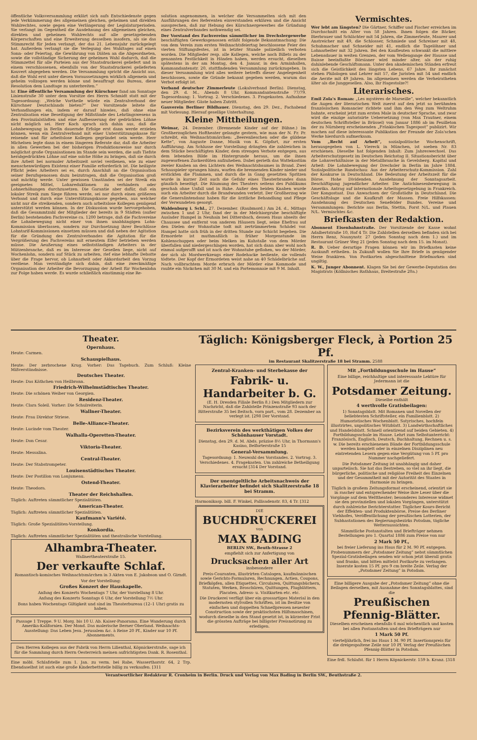öffentliche Volksversammlung erklärt sich aufs Entschiedenste gegen jede Verkümmerung des allgemeinen gleichen, geheimen und direkten Wahlrechtes, sowie gegen eine Verlängerung der Legislaturperioden. Sie verlangt im Gegentheil die Ausdehnung des allgemeinen gleichen, direkten und geheimen Wahlrechts auf alle gesetzgebenden Körperschaften und eine Erweiterung desselben insofern, als sie das Stimmrecht für Jeden verlangt, der das 21. Lebensjahr zurückgelegt hat. Außerdem verlangt sie die Verlegung des Wahltages auf einen Sonn- oder Feiertag, die Gewährung von Diäten an die Abgeordneten, sowie die vollständige Sicherung der geheimen Wahl dadurch, daß die Stimmzettel für alle Parteien aus der Staatsdruckerei geliefert und in einem verschlossenen, ebenfalls von der Staatsdruckerei gelieferten Kouvert abgegeben werden. Die Versammlung spricht die Ansicht aus, daß die Wahl erst unter diesen Voraussetzungen wirklich allgemein und geheim vollzogen werden könne und beauftragt das Bureau, diese Resolution dem Landtage zu unterbreiten.“
hr. Eine öffentliche Versammlung der Kürschner fand am Sonntage Linienstraße 30 unter dem Vorsitze des Herrn Schmidt statt mit der Tagesordnung: „Welche Vortheile würde ein Zentralverband der Kürschner Deutschlands bieten?“ Der Vorsitzende leitete die Verhandlungen ein, indem er darauf hinwies, daß ohne eine Zentralisation eine Beseitigung der Mißstände des Lehrlingswesens in den Provinzialstädten und eine Aufbesserung der gedrückten Löhne nicht möglich sei. Herr Koch sprach sich dahin aus, daß die Lohnbewegung in Berlin dauernde Erfolge erst dann werde erzielen können, wenn ein Zentralverband mit einer Unterstützungskasse für reisende und für arbeitslose Kollegen gegründet sein werde. Herr Michelsen legte dann in einem längeren Referate dar, daß die Arbeiter in allen Gewerben bei der bisherigen Produktionsweise nur durch möglichst große Organisationen im Stande sein werden, die aufs Tiefste herabgedrückten Löhne auf eine solche Höhe zu bringen, daß sie durch ihre Arbeit bei normaler Arbeitszeit soviel verdienen, wie zu einer menschenwürdigen Existenz einer Familie erforderlich ist. Die heiligste Pflicht jedes Arbeiters sei es, durch Anschluß an die Organisation seiner Berufsgenossen dazu beizutragen, daß die Organisation groß und mächtig werde. Unter gewissen Umständen sei der Streik ein geeignetes Mittel, Lohnreduktionen zu verhindern oder Lohnerhöhungen durchzusetzen. Die Garantie aber dafür, daß ein lokaler Streik zum Siege führen werde, sei nur durch einen größeren Verband und durch eine Unterstützungskasse gegeben, aus welcher nicht nur die streikenden, sondern auch arbeitslose Kollegen genügend unterstützt werden können. In der Diskussion wurde hervorgehoben, daß die Gesammtzahl der Mitglieder der bereits in 9 Städten (außer Berlin) bestehenden Fachvereine ca. 1200 betrage, daß die Fachvereine die Lohnbewegung nicht einer von ihnen unabhängigen Lohn-Kommission überlassen, sondern zur Durchsetzung ihrer Beschlüsse Lohntarif-Kommissionen einsetzen müssen und daß neben der Agitation für die Gründung des Zentralverbandes die Agitation für die Vergrößerung des Fachvereins mit erneutem Eifer betrieben werden müsse. Die Aeußerung eines selbstständigen Arbeiters in der Mützenbranche, daß es im Interesse der Gesellen liege, nicht auf Wochenlohn, sondern auf Stück zu arbeiten, rief eine lebhafte Debatte über die Frage hervor, ob Lohnarbeit oder Akkordarbeit den Vorzug verdiene. Man verständigte sich dahin, daß eine zweckmäßige Organisation der Arbeiter die Bevorzugung der Arbeit für Wochenlohn zur Folge haben werde. Es wurde schließlich einstimmig eine Re-
solution angenommen, in welcher die Versammelten sich mit den Ausführungen des Referenten einverstanden erklären und die Ansicht aussprechen, daß zur Hebung des Kürschnergewerbes die Gründung eines Zentralverbandes nothwendig sei.
Der Vorstand des Fachvereins sämmtlicher im Drechslergewerbe beschäftigten Gewerksgenossen erläßt folgende Bekanntmachung: Die von dem Verein zum ersten Weihnachtsfeiertag beschlossene Feier des vierten Stiftungsfestes, ist in letzter Stunde polizeilich verboten worden. Die Mitglieder resp. alle Kollegen, welche noch Billets zu der genannten Festlichkeit in Händen haben, werden ersucht, dieselben spätestens in der am Montag, den 4. Januar, in den Arminhallen, Kommandantenstr. 20, stattfindenden Versammlung zurückzugeben. In dieser Versammlung wird alles weitere betreffs dieser Angelegenheit beschlossen, sowie die Gründe bekannt gegeben werden, warum das Verbot erfolgt ist.
Verband deutscher Zimmerleute (Lokalverband Berlin). Dienstag, den 29. d. M., Abends 8 Uhr, Kommandantenstraße 77/79. Tagesordnung: 1. Vortrag. 2. Verschiedenes. 3. Fragekasten. Aufnahme neuer Mitglieder. Gäste haben Zutritt.
Gauverein Berliner Bildhauer. Dienstag, den 29. Dez., Fachabend mit Vorlesung. Hierauf gesellige Unterhaltung.
Kleine Mittheilungen.
Weimar, 24. Dezember. (Brennende Kinder auf der Bühne.) Im Großherzoglichen Hoftheater gelangte gestern, wie man der N. Fr. Pr. schreibt, ein Weihnachtsmärchen: „Beerenlieschen oder die güldene Kette“, von Auguste Danne, Musik von K. Göpfart, zur ersten Aufführung. Am Schlusse der Vorstellung drängten die zahlreichen in dem Stücke beschäftigten Kinder, dem strengen Verbote entgegen, aus dem lebenden Bilde im Hintergrunde heraus, um die ihnen zugeworfenen Zuckerdüten aufzuheben. Dabei gerieth das Wattekostüm zweier Knaben an den Lichtern des Weihnachtsbaumes in Brand. Zwei Schauspieler sprangen hinzu, warfen die brennenden Kinder nieder und erstickten die Flammen, und durch die in Gang gesetzten Spritzen wurde in kurzer Zeit auch die Gefahr eines Theaterbrandes dann gänzlich beseitigt. Die Räumung des Theaters seitens des Publikums geschah ohne Unfall und in Ruhe. Außer den beiden Knaben wurde auch ein Arbeiter durch die Brandwunden verletzt. Der Großherzog wie die Generalintendanz haben für die ärztliche Behandlung und Pflege der Verwundeten gesorgt.
Waldenburg i. Schl., 27. Dezember. (Raubmord.) Am 24. d., Mittags zwischen 1 und 2 Uhr, fand der in der Melchiorgrube beschäftigte Auslader Hampel in Neuhain bei Dittersbach, dessen Haus abseits der Chaussee und entfernt von anderen Häusern liegt, seine Ehefrau auf den Dielen der Wohnstube todt mit zertrümmertem Schädel vor. Hampel hatte sich früh in der dritten Stunde zur Schicht begeben. Die Ermordete ist muthmaßlich in früher Morgenstunde im Kohlenschuppen oder beim Melken im Kuhstalle von dem Mörder überfallen und niedergeschlagen worden, hat sich dann aber wohl noch einmal aufgerafft und ist nach der Wohnstube geflohen, wo der Mörder, der sich als Mordwerkzeugs einer Rodehacke bediente, sie vollends tödtete. Der Kopf der Ermordeten weist nahe an 40 Schädelbrüche auf. Nach vollbrachtem Morde erbrach der Mörder eine Kommode und raubte ein Säckchen mit 30 M. und ein Portemonnaie mit 9 M. Inhalt.
Vermischtes.
Wer lebt am längsten? Die Gärtner, Schiffer und Fischer erreichen im Durchschnitt ein Alter von 58 Jahren. Ihnen folgen die Bäcker, Bierbrauer und Schlächter mit 54 Jahren, die Zimmerleute, Maurer und Anstreicher mit 49, die Schlosser, Schmiede und Schreiner mit 48, Schuhmacher und Schneider mit 41, endlich die Tagelöhner und Lohnarbeiter mit 32 Jahren. Bei den Kaufleuten schwankt die mittlere Lebensdauer in weiten Grenzen, der vom Wellengange der Hausse und Baisse beeinflußte Börsianer wird minder alter, als der ruhig dahinlebende Geschäftsmann. Unter den akademischen Ständen erfreut sich die Geistlichkeit des längsten Lebens, 67 Jahre. Ihr zunächst stehen Philologen und Lehrer mit 57, die Juristen mit 54 und endlich die Aerzte mit 49 Jahren. Im allgemeinen werden die Verheiratheten älter als die Junggesellen. Also, Ihr Hagestolze?!
Literarisches.
Emil Zola's Roman: „Les mystères de Marseille“, welcher bekanntlich die Augen der literarischen Welt zuerst auf den jetzt so berühmten französischen Romancier richtete und ihm den Weg zum Weltruhm bahnte, erscheint jetzt zum ersten Male in deutscher Sprache, und zwar wird die einzige autorisirte Uebersetzung (von Max Trautner, einem deutschen Schriftsteller in Brüssel) von Januar 1886 ab im Feuilleton der zu Nürnberg erscheinenden „Fränkischen Tagespost“ publizirt. Wir machen auf diese interessante Publikation der Freunde der Zola'schen Werke hierdurch aufmerksam.
Vom „Recht auf Arbeit“, sozialpolitische Wochenschrift, herausgegeben von L. Viereck in München, ist soeben Nr. 83 erschienen. Dieselbe hat folgenden Inhalt: Zum Jahreswechsel. Das Arbeiterschutzgesetz im Deutschen Reichstag II. Situationsbericht über die Lohnverhältnisse in der Metallbranche in Gevelsberg. Kapital und Arbeit: Die Lohnbewegung der Drechsler in Berlin im Jahre 1884. Sozialpolitische Rundschau: Aus der Arbeiterschutz-Kommission. Zahl der Konkurse in Deutschland. Die Bedeutung der Arbeitszeit für die Börse. Hohe Dividenden. Ausdehnung der Sonntagsarbeit. Beschäftigung jugendlicher Arbeiter. Die Antichinesenbewegung in Amerika. Antrag auf internationale Arbeitsgesetzgebung in Frankreich. Der Kongostaat. Das Anwachsen der Großstädte in Deutschland. Die Geschäftslage und die Kaufkraft der Massen. Freie Hilfskassen: Ausdehnung des Deutschen Senefelder Bundes. Vereine und Versammlungen: Berichte aus Berlin, Stettin, Forst N/L. und Plauen N/L. Vermischtes &c.
Briefkasten der Redaktion.
Abonnent Eisenbahnstraße. Der Vorsitzende der Kasse wohnt Adalbertstraße 10, Hof 4 Tr. Die Zahlstellen derselben befinden sich bei Herrn Renz, Naunynstr. 27 (jeden Sonntag nach dem 1.) und im Restaurant Grüner Weg 21 (jeden Sonntag nach dem 15. im Monat).
R. D. Ueber derartige Fragen können wir im Briefkasten keine Auskunft ertheilen. In Zukunft wollen Sie Ihre Briefe in genügender Weise frankiren. Von Postkarten abgeschnittene Briefmarken sind ungiltig.
K. W., Junger Abonnent. Klagen Sie bei der Gewerbe-Deputation des Magistrats (Köllnisches Rathhaus, Breitestraße 20a.)
Theater.
Opernhaus.
Heute: Carmen.
Schauspielhaus.
Heute: Der zerbrochene Krug. Vorher: Das Tagebuch. Zum Schluß: Kleine Mißverständnisse.
Deutsches Theater.
Heute: Das Käthchen von Heilbronn.
Friedrich-Wilhelmstädtisches Theater.
Heute: Die schönen Weiber von Georgien.
Residenz-Theater.
Heute: Clara Soleil. Vorher: Die Schulreiterin.
Wallner-Theater.
Heute: Frau Direktor Striese.
Belle-Alliance-Theater.
Heute: Lucinde vom Theater.
Walhalla-Operetten-Theater.
Heute: Don Cesar.
Viktoria-Theater.
Heute: Messalina.
Central-Theater.
Heute: Der Stabstrompeter.
Louisenstädtisches Theater.
Heute: Der Postillon von Lonjumeau.
Ostend-Theater.
Heute: Theodora.
Theater der Reichshallen.
Täglich: Auftreten sämmtlicher Spezialitäten.
American-Theater.
Täglich: Auftreten sämmtlicher Spezialitäten.
Kaufmann's Variété.
Täglich: Große Spezialitäten-Vorstellung.
Konkordia.
Täglich: Auftreten sämmtlicher Spezialitäten und theatralische Vorstellung.
Alhambra-Theater.
Wallnertheaterstraße 15.
Der verkaufte Schlaf.
Romantisch-komisches Weihnachtsmärchen in 3 Akten von E. Jakobson und O. Girndt.
Vor der Vorstellung:
Großes Konzert der Hauskapelle.
Anfang des Konzerts Wochentags 7 Uhr, der Vorstellung 8 Uhr.
Anfang des Konzerts Sonntags 6 Uhr, der Vorstellung 7½ Uhr.
Bons haben Wochentags Giltigkeit und sind im Theaterbureau (12–1 Uhr) gratis zu haben.
Passage 1 Treppe. 9 U. Morg. bis 10 U. Ab. Kaiser-Panorama. Eine Wanderung durch Amerika-Kalifornien. Der Mond. Das malerische Berner Oberland. Weihnachts-Ausstellung: Das Leben Jesu. Jerusalem &c. à Reise 20 Pf., Kinder nur 10 Pf. Abonnements.
Den Herren Kollegen aus der Fabrik von Herrn Lilienthal, Köpnickerstraße, sage ich für die Sammlung durch Herrn Oesterreich meinen aufrichtigsten Dank. R. Rosenthal.
Eine möbl. Schlafstelle zum 1. Jan. zu verm. bei Rabe, Wasserthorstr. 64, 2 Trp. Ebendaselbst ist auch eine große Kinderbettstelle billig zu verkaufen. [311
Täglich: Königsberger Fleck, à Portion 25 Pf.
im Restaurant Skalitzerstraße 18 bei Stramm. 2588
Zentral-Kranken- und Sterbekasse der
Fabrik- u. Handarbeiter b. G.
(E. H. Dresden Filiale Berlin 8.) Den Mitgliedern zur Nachricht, daß die Zahlstelle Prinzenstraße 93 nach der Ritterstraße 35 bei Beitsch, vorn part., vom 28. Dezember an verlegt ist. [298 Der Vorstand.
Bezirksverein des werkthätigen Volkes der Schönhauser Vorstadt.
Dienstag, den 29. d. M. Abds. präzise 8½ Uhr, in Thormann's Kasino, Belforterstraße 15
General-Versammlung.
Tagesordnung: 1. Neuwahl des Vorstandes. 2. Vortrag. 3. Verschiedenes. 4. Fragekasten. Um zahlreiche Betheiligung ersucht [314 Der Vorstand.
Der unentgeltliche Arbeitsnachweis der Klavierarbeiter befindet sich Skalitzerstraße 18 bei Stramm.
Harmonikasp. bill. F. Winkel, Pallisadenstr. 83, 4 Tr. [312
DIE
BUCHDRUCKEREI
von
MAX BADING
BERLIN SW., Beuth-Strasse 2
empfiehlt sich zur Anfertigung von
Drucksachen aller Art
insbesondere
Preis-Couranten, illustrirten Catalogen, kaufmännischen sowie Gerichts-Formularen, Rechnungen, Actien, Coupons, Briefköpfen, allen Etiquettes, Circularen, Quittungsbüchern, Statuten, Werken, Broschüren, Quittungen, Flugblättern, Placaten, Adress- u. Visitkarten etc. etc.
Die Druckerei verfügt über ein grossartiges Material in den modernsten stylvollen Schriften, ist im Besitze von einfachen und doppelten Schnellpressen neuester Construction sowie der praktischsten Hilfsmaschinen, wodurch dieselbe in den Stand gesetzt ist, in kürzester Frist die grössten Aufträge bei billigster Preisnotirung zu erledigen.
Mit „Fortbildungsschule im Hause“
Eine billige, reichhaltige und interessante Lektüre für Jedermann ist die
Potsdamer Zeitung.
Dieselbe enthält
4 werthvolle Gratisbeilagen:
1) Sonntagsblatt. Mit Romanen und Novellen der beliebtesten Schriftsteller, ein Familienblatt. 2) Humoristisches Wochenblatt. Satyrisches, hochfein illustrirtes, unpolitisches Witzblatt. 3) Landwirthschaftliches und Handelsblatt. Schnell orientirend auf beiden Gebieten. 4) Fortbildungsschule im Hause. Lehrt zum Selbstunterricht: Französisch, Englisch, Deutsch, Buchhaltung, Rechnen u. s. w. Die bereits erschienenen Bände der Fortbildungsschule werden komplett oder in einzelnen Disziplinen neu eintretenden Lesern gegen eine Vergütung von 5 Pf. pro Nummer nachgeliefert.
Die Potsdamer Zeitung ist unabhängig und daher unparteiisch. Sie hat das Bestreben, so viel an ihr liegt, die bürgerliche, politische und religiöse Freiheit des Einzelnen und der Gesammtheit mit der Autorität des Staates in Harmonie zu bringen.
Täglich in großem Zeitungsformat erscheinend, orientirt sie in rascher und entsprechender Weise ihre Leser über die Vorgänge auf dem Welttheater; besonderes Interesse widmet sie den provinziellen und lokalen Vorgängen, unterstützt durch zahlreiche Berichterstatter. Täglicher Kours-Bericht der Effekten- und Produktenbörse, Preise des Berliner Viehhofes, Veröffentlichung der preußischen Lotterien, der Subhastationen des Regierungsbezirks Potsdam, tägliche Wetteraussichten.
Sämmtliche Postanstalten und Briefträger nehmen Bestellungen pro 1. Quartal 1886 zum Preise von nur
2 Mark 50 Pf.,
bei freier Lieferung ins Haus für 2 M. 90 Pf. entgegen. Probenummern der „Potsdamer Zeitung“ nebst sämmtlichen Spezial-Gratisbeilagen senden wir schon jetzt überall gratis und franko, und bitten mittelst Postkarte zu verlangen. Inserate kosten 15 Pf. pro 9 cm breite Zeile. Verlag der „Potsdamer Zeitung“ in Potsdam.
Eine billigere Ausgabe der „Potsdamer Zeitung“ ohne die Beilagen derselben, mit Ausnahme des Sonntagsblattes, sind die
Preußischen Pfennig-Blätter.
Dieselben erscheinen ebenfalls 6 mal wöchentlich und kosten bei allen Postanstalten und den Briefträgern nur
1 Mark 50 Pf.
vierteljährlich, frei ins Haus 1 M. 90 Pf. Insertionspreis für die dreigespaltene Zeile nur 10 Pf. Verlag der Preußischen Pfennig-Blätter in Potsdam.
Eine frdl. Schlafst. für 1 Herrn Köpnickerstr. 159 b. Kranz. [318
Verantwortlicher Redakteur R. Cronheim in Berlin. Druck und Verlag von Max Bading in Berlin SW., Beuthstraße 2.